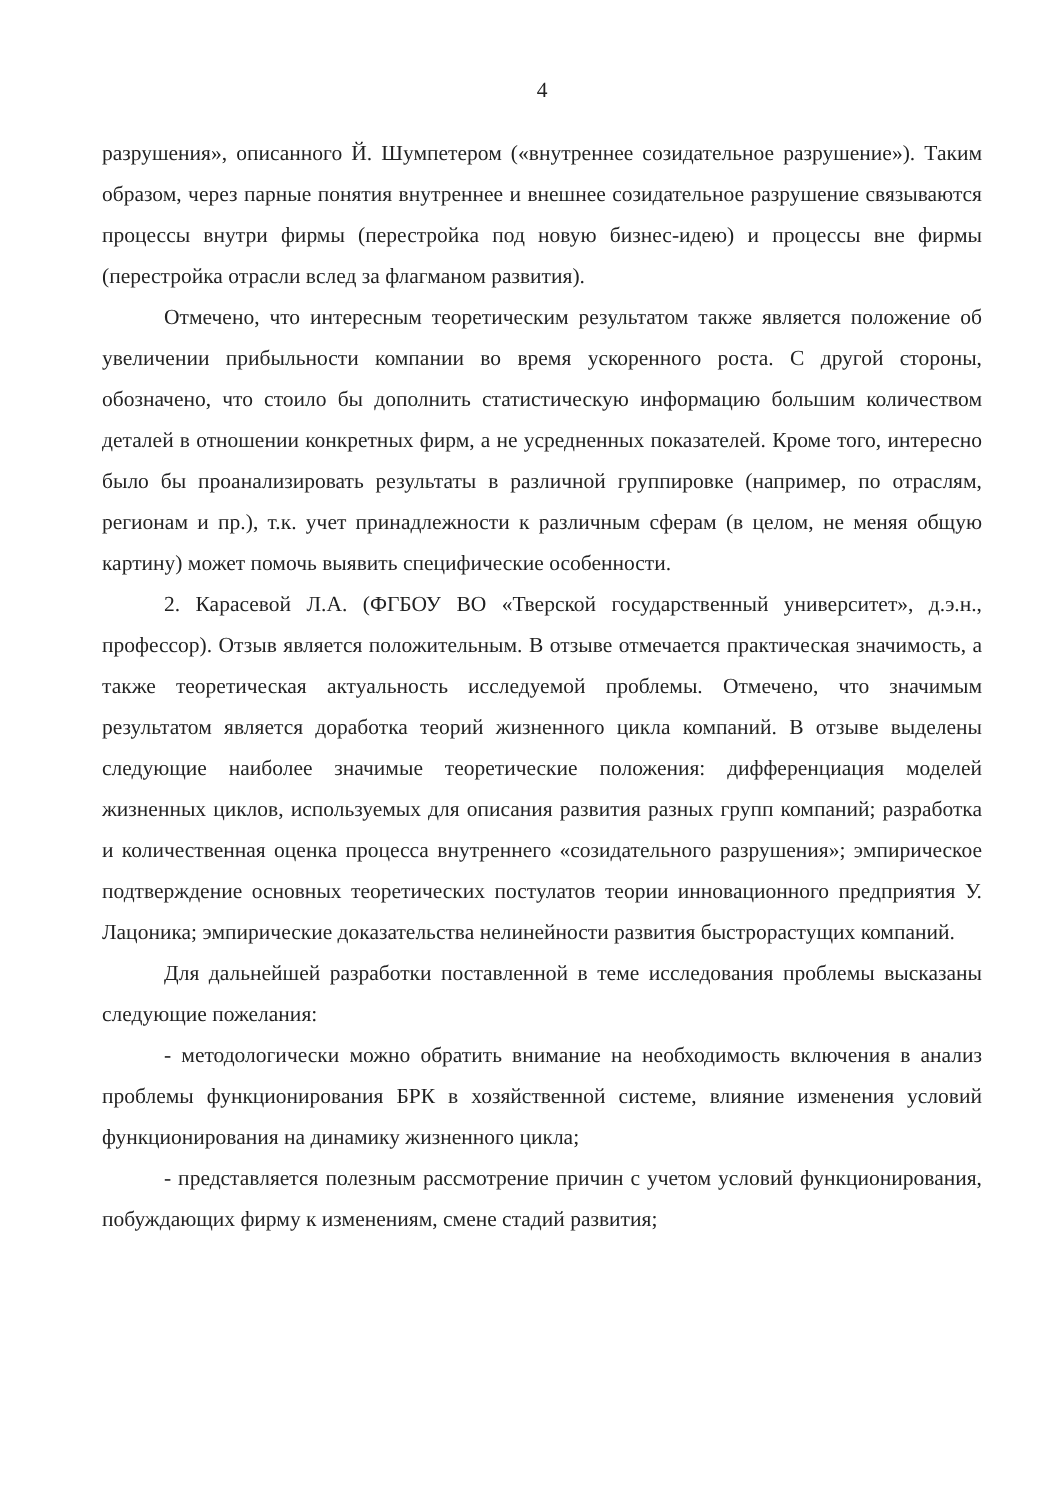4
разрушения», описанного Й. Шумпетером («внутреннее созидательное разрушение»). Таким образом, через парные понятия внутреннее и внешнее созидательное разрушение связываются процессы внутри фирмы (перестройка под новую бизнес-идею) и процессы вне фирмы (перестройка отрасли вслед за флагманом развития).
Отмечено, что интересным теоретическим результатом также является положение об увеличении прибыльности компании во время ускоренного роста. С другой стороны, обозначено, что стоило бы дополнить статистическую информацию большим количеством деталей в отношении конкретных фирм, а не усредненных показателей. Кроме того, интересно было бы проанализировать результаты в различной группировке (например, по отраслям, регионам и пр.), т.к. учет принадлежности к различным сферам (в целом, не меняя общую картину) может помочь выявить специфические особенности.
2. Карасевой Л.А. (ФГБОУ ВО «Тверской государственный университет», д.э.н., профессор). Отзыв является положительным. В отзыве отмечается практическая значимость, а также теоретическая актуальность исследуемой проблемы. Отмечено, что значимым результатом является доработка теорий жизненного цикла компаний. В отзыве выделены следующие наиболее значимые теоретические положения: дифференциация моделей жизненных циклов, используемых для описания развития разных групп компаний; разработка и количественная оценка процесса внутреннего «созидательного разрушения»; эмпирическое подтверждение основных теоретических постулатов теории инновационного предприятия У. Лацоника; эмпирические доказательства нелинейности развития быстрорастущих компаний.
Для дальнейшей разработки поставленной в теме исследования проблемы высказаны следующие пожелания:
- методологически можно обратить внимание на необходимость включения в анализ проблемы функционирования БРК в хозяйственной системе, влияние изменения условий функционирования на динамику жизненного цикла;
- представляется полезным рассмотрение причин с учетом условий функционирования, побуждающих фирму к изменениям, смене стадий развития;